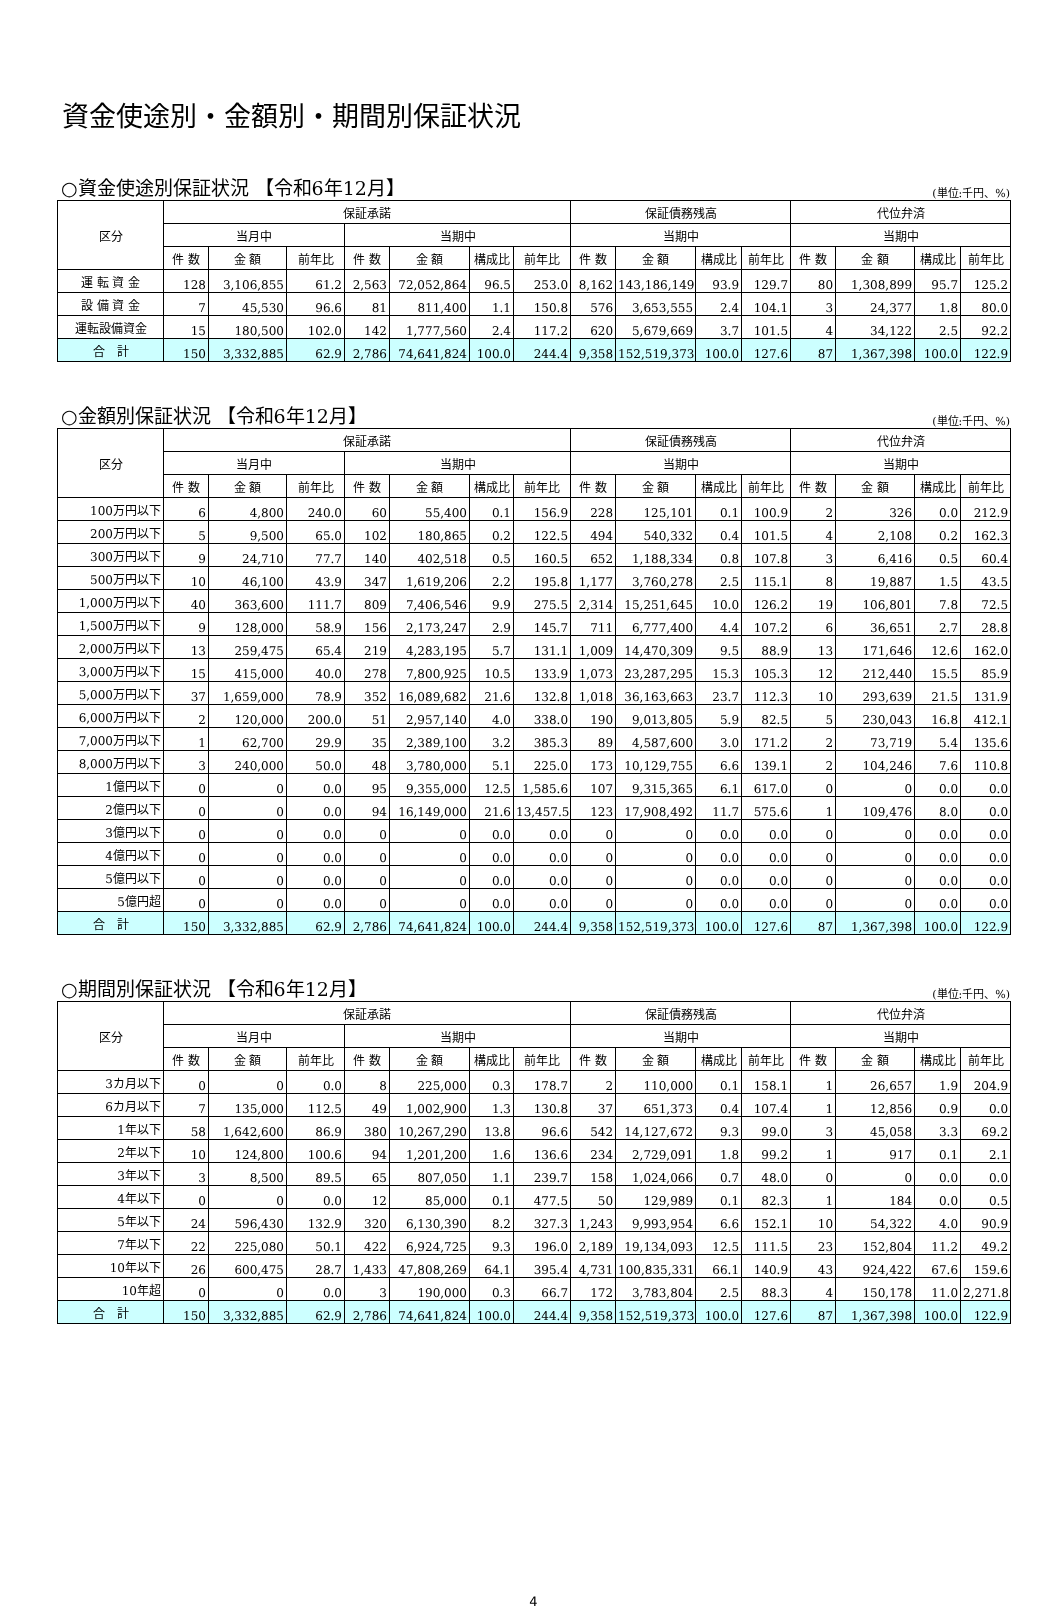資金使途別・金額別・期間別保証状況
○資金使途別保証状況 【令和6年12月】 (単位:千円、%)
| 区分 | 保証承諾 | | | | | | | 保証債務残高 | | | | 代位弁済 | | | |
| --- | --- | --- | --- | --- | --- | --- | --- | --- | --- | --- | --- | --- | --- | --- | --- |
| | 当月中 | | | 当期中 | | | | 当期中 | | | | 当期中 | | | |
| | 件 数 | 金 額 | 前年比 | 件 数 | 金 額 | 構成比 | 前年比 | 件 数 | 金 額 | 構成比 | 前年比 | 件 数 | 金 額 | 構成比 | 前年比 |
| 運 転 資 金 | 128 | 3,106,855 | 61.2 | 2,563 | 72,052,864 | 96.5 | 253.0 | 8,162 | 143,186,149 | 93.9 | 129.7 | 80 | 1,308,899 | 95.7 | 125.2 |
| 設 備 資 金 | 7 | 45,530 | 96.6 | 81 | 811,400 | 1.1 | 150.8 | 576 | 3,653,555 | 2.4 | 104.1 | 3 | 24,377 | 1.8 | 80.0 |
| 運転設備資金 | 15 | 180,500 | 102.0 | 142 | 1,777,560 | 2.4 | 117.2 | 620 | 5,679,669 | 3.7 | 101.5 | 4 | 34,122 | 2.5 | 92.2 |
| 合 計 | 150 | 3,332,885 | 62.9 | 2,786 | 74,641,824 | 100.0 | 244.4 | 9,358 | 152,519,373 | 100.0 | 127.6 | 87 | 1,367,398 | 100.0 | 122.9 |
○金額別保証状況 【令和6年12月】 (単位:千円、%)
| 区分 | 保証承諾 | | | | | | | 保証債務残高 | | | | 代位弁済 | | | |
| --- | --- | --- | --- | --- | --- | --- | --- | --- | --- | --- | --- | --- | --- | --- | --- |
| | 当月中 | | | 当期中 | | | | 当期中 | | | | 当期中 | | | |
| | 件 数 | 金 額 | 前年比 | 件 数 | 金 額 | 構成比 | 前年比 | 件 数 | 金 額 | 構成比 | 前年比 | 件 数 | 金 額 | 構成比 | 前年比 |
| 100万円以下 | 6 | 4,800 | 240.0 | 60 | 55,400 | 0.1 | 156.9 | 228 | 125,101 | 0.1 | 100.9 | 2 | 326 | 0.0 | 212.9 |
| 200万円以下 | 5 | 9,500 | 65.0 | 102 | 180,865 | 0.2 | 122.5 | 494 | 540,332 | 0.4 | 101.5 | 4 | 2,108 | 0.2 | 162.3 |
| 300万円以下 | 9 | 24,710 | 77.7 | 140 | 402,518 | 0.5 | 160.5 | 652 | 1,188,334 | 0.8 | 107.8 | 3 | 6,416 | 0.5 | 60.4 |
| 500万円以下 | 10 | 46,100 | 43.9 | 347 | 1,619,206 | 2.2 | 195.8 | 1,177 | 3,760,278 | 2.5 | 115.1 | 8 | 19,887 | 1.5 | 43.5 |
| 1,000万円以下 | 40 | 363,600 | 111.7 | 809 | 7,406,546 | 9.9 | 275.5 | 2,314 | 15,251,645 | 10.0 | 126.2 | 19 | 106,801 | 7.8 | 72.5 |
| 1,500万円以下 | 9 | 128,000 | 58.9 | 156 | 2,173,247 | 2.9 | 145.7 | 711 | 6,777,400 | 4.4 | 107.2 | 6 | 36,651 | 2.7 | 28.8 |
| 2,000万円以下 | 13 | 259,475 | 65.4 | 219 | 4,283,195 | 5.7 | 131.1 | 1,009 | 14,470,309 | 9.5 | 88.9 | 13 | 171,646 | 12.6 | 162.0 |
| 3,000万円以下 | 15 | 415,000 | 40.0 | 278 | 7,800,925 | 10.5 | 133.9 | 1,073 | 23,287,295 | 15.3 | 105.3 | 12 | 212,440 | 15.5 | 85.9 |
| 5,000万円以下 | 37 | 1,659,000 | 78.9 | 352 | 16,089,682 | 21.6 | 132.8 | 1,018 | 36,163,663 | 23.7 | 112.3 | 10 | 293,639 | 21.5 | 131.9 |
| 6,000万円以下 | 2 | 120,000 | 200.0 | 51 | 2,957,140 | 4.0 | 338.0 | 190 | 9,013,805 | 5.9 | 82.5 | 5 | 230,043 | 16.8 | 412.1 |
| 7,000万円以下 | 1 | 62,700 | 29.9 | 35 | 2,389,100 | 3.2 | 385.3 | 89 | 4,587,600 | 3.0 | 171.2 | 2 | 73,719 | 5.4 | 135.6 |
| 8,000万円以下 | 3 | 240,000 | 50.0 | 48 | 3,780,000 | 5.1 | 225.0 | 173 | 10,129,755 | 6.6 | 139.1 | 2 | 104,246 | 7.6 | 110.8 |
| 1億円以下 | 0 | 0 | 0.0 | 95 | 9,355,000 | 12.5 | 1,585.6 | 107 | 9,315,365 | 6.1 | 617.0 | 0 | 0 | 0.0 | 0.0 |
| 2億円以下 | 0 | 0 | 0.0 | 94 | 16,149,000 | 21.6 | 13,457.5 | 123 | 17,908,492 | 11.7 | 575.6 | 1 | 109,476 | 8.0 | 0.0 |
| 3億円以下 | 0 | 0 | 0.0 | 0 | 0 | 0.0 | 0.0 | 0 | 0 | 0.0 | 0.0 | 0 | 0 | 0.0 | 0.0 |
| 4億円以下 | 0 | 0 | 0.0 | 0 | 0 | 0.0 | 0.0 | 0 | 0 | 0.0 | 0.0 | 0 | 0 | 0.0 | 0.0 |
| 5億円以下 | 0 | 0 | 0.0 | 0 | 0 | 0.0 | 0.0 | 0 | 0 | 0.0 | 0.0 | 0 | 0 | 0.0 | 0.0 |
| 5億円超 | 0 | 0 | 0.0 | 0 | 0 | 0.0 | 0.0 | 0 | 0 | 0.0 | 0.0 | 0 | 0 | 0.0 | 0.0 |
| 合 計 | 150 | 3,332,885 | 62.9 | 2,786 | 74,641,824 | 100.0 | 244.4 | 9,358 | 152,519,373 | 100.0 | 127.6 | 87 | 1,367,398 | 100.0 | 122.9 |
○期間別保証状況 【令和6年12月】 (単位:千円、%)
| 区分 | 保証承諾 | | | | | | | 保証債務残高 | | | | 代位弁済 | | | |
| --- | --- | --- | --- | --- | --- | --- | --- | --- | --- | --- | --- | --- | --- | --- | --- |
| | 当月中 | | | 当期中 | | | | 当期中 | | | | 当期中 | | | |
| | 件 数 | 金 額 | 前年比 | 件 数 | 金 額 | 構成比 | 前年比 | 件 数 | 金 額 | 構成比 | 前年比 | 件 数 | 金 額 | 構成比 | 前年比 |
| 3カ月以下 | 0 | 0 | 0.0 | 8 | 225,000 | 0.3 | 178.7 | 2 | 110,000 | 0.1 | 158.1 | 1 | 26,657 | 1.9 | 204.9 |
| 6カ月以下 | 7 | 135,000 | 112.5 | 49 | 1,002,900 | 1.3 | 130.8 | 37 | 651,373 | 0.4 | 107.4 | 1 | 12,856 | 0.9 | 0.0 |
| 1年以下 | 58 | 1,642,600 | 86.9 | 380 | 10,267,290 | 13.8 | 96.6 | 542 | 14,127,672 | 9.3 | 99.0 | 3 | 45,058 | 3.3 | 69.2 |
| 2年以下 | 10 | 124,800 | 100.6 | 94 | 1,201,200 | 1.6 | 136.6 | 234 | 2,729,091 | 1.8 | 99.2 | 1 | 917 | 0.1 | 2.1 |
| 3年以下 | 3 | 8,500 | 89.5 | 65 | 807,050 | 1.1 | 239.7 | 158 | 1,024,066 | 0.7 | 48.0 | 0 | 0 | 0.0 | 0.0 |
| 4年以下 | 0 | 0 | 0.0 | 12 | 85,000 | 0.1 | 477.5 | 50 | 129,989 | 0.1 | 82.3 | 1 | 184 | 0.0 | 0.5 |
| 5年以下 | 24 | 596,430 | 132.9 | 320 | 6,130,390 | 8.2 | 327.3 | 1,243 | 9,993,954 | 6.6 | 152.1 | 10 | 54,322 | 4.0 | 90.9 |
| 7年以下 | 22 | 225,080 | 50.1 | 422 | 6,924,725 | 9.3 | 196.0 | 2,189 | 19,134,093 | 12.5 | 111.5 | 23 | 152,804 | 11.2 | 49.2 |
| 10年以下 | 26 | 600,475 | 28.7 | 1,433 | 47,808,269 | 64.1 | 395.4 | 4,731 | 100,835,331 | 66.1 | 140.9 | 43 | 924,422 | 67.6 | 159.6 |
| 10年超 | 0 | 0 | 0.0 | 3 | 190,000 | 0.3 | 66.7 | 172 | 3,783,804 | 2.5 | 88.3 | 4 | 150,178 | 11.0 | 2,271.8 |
| 合 計 | 150 | 3,332,885 | 62.9 | 2,786 | 74,641,824 | 100.0 | 244.4 | 9,358 | 152,519,373 | 100.0 | 127.6 | 87 | 1,367,398 | 100.0 | 122.9 |
4